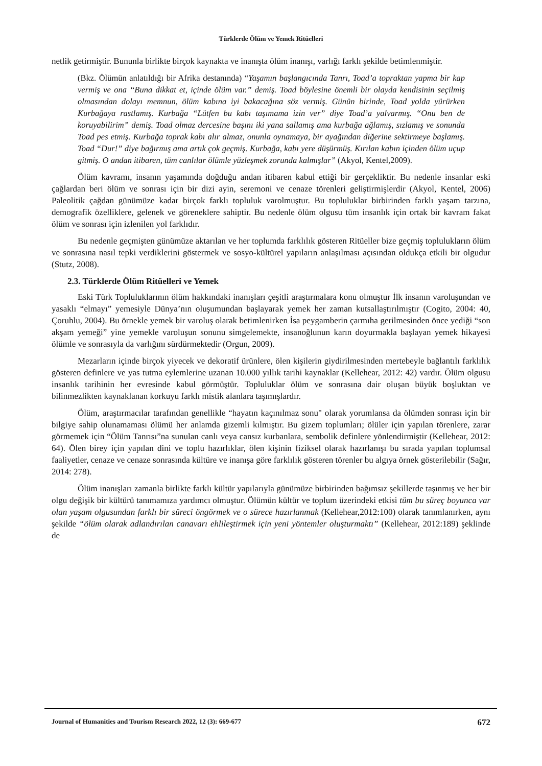Türklerde Ölüm ve Yemek Ritüelleri
netlik getirmiştir. Bununla birlikte birçok kaynakta ve inanışta ölüm inanışı, varlığı farklı şekilde betimlenmiştir.
(Bkz. Ölümün anlatıldığı bir Afrika destanında) “Yaşamın başlangıcında Tanrı, Toad’a topraktan yapma bir kap vermiş ve ona “Buna dikkat et, içinde ölüm var.” demiş. Toad böylesine önemli bir olayda kendisinin seçilmiş olmasından dolayı memnun, ölüm kabına iyi bakacağına söz vermiş. Günün birinde, Toad yolda yürürken Kurbağaya rastlamış. Kurbağa “Lütfen bu kabı taşımama izin ver” diye Toad’a yalvarmış. “Onu ben de koruyabilirim” demiş. Toad olmaz dercesine başını iki yana sallamış ama kurbağa ağlamış, sızlamış ve sonunda Toad pes etmiş. Kurbağa toprak kabı alır almaz, onunla oynamaya, bir ayağından diğerine sektirmeye başlamış. Toad “Dur!” diye bağırmış ama artık çok geçmiş. Kurbağa, kabı yere düşürmüş. Kırılan kabın içinden ölüm uçup gitmiş. O andan itibaren, tüm canlılar ölümle yüzleşmek zorunda kalmışlar” (Akyol, Kentel,2009).
Ölüm kavramı, insanın yaşamında doğduğu andan itibaren kabul ettiği bir gerçekliktir. Bu nedenle insanlar eski çağlardan beri ölüm ve sonrası için bir dizi ayin, seremoni ve cenaze törenleri geliştirmişlerdir (Akyol, Kentel, 2006) Paleolitik çağdan günümüze kadar birçok farklı topluluk varolmuştur. Bu topluluklar birbirinden farklı yaşam tarzına, demografik özelliklere, gelenek ve göreneklere sahiptir. Bu nedenle ölüm olgusu tüm insanlık için ortak bir kavram fakat ölüm ve sonrası için izlenilen yol farklıdır.
Bu nedenle geçmişten günümüze aktarılan ve her toplumda farklılık gösteren Ritüeller bize geçmiş toplulukların ölüm ve sonrasına nasıl tepki verdiklerini göstermek ve sosyo-kültürel yapıların anlaşılması açısından oldukça etkili bir olgudur (Stutz, 2008).
2.3. Türklerde Ölüm Ritüelleri ve Yemek
Eski Türk Topluluklarının ölüm hakkındaki inanışları çeşitli araştırmalara konu olmuştur İlk insanın varoluşundan ve yasaklı “elmayı” yemesiyle Dünya’nın oluşumundan başlayarak yemek her zaman kutsallaştırılmıştır (Cogito, 2004: 40, Çoruhlu, 2004). Bu örnekle yemek bir varoluş olarak betimlenirken İsa peygamberin çarmıha gerilmesinden önce yediği “son akşam yemeği” yine yemekle varoluşun sonunu simgelemekte, insanoğlunun karın doyurmakla başlayan yemek hikayesi ölümle ve sonrasıyla da varlığını sürdürmektedir (Orgun, 2009).
Mezarların içinde birçok yiyecek ve dekoratif ürünlere, ölen kişilerin giydirilmesinden mertebeyle bağlantılı farklılık gösteren definlere ve yas tutma eylemlerine uzanan 10.000 yıllık tarihi kaynaklar (Kellehear, 2012: 42) vardır. Ölüm olgusu insanlık tarihinin her evresinde kabul görmüştür. Topluluklar ölüm ve sonrasına dair oluşan büyük boşluktan ve bilinmezlikten kaynaklanan korkuyu farklı mistik alanlara taşımışlardır.
Ölüm, araştırmacılar tarafından genellikle “hayatın kaçınılmaz sonu" olarak yorumlansa da ölümden sonrası için bir bilgiye sahip olunamaması ölümü her anlamda gizemli kılmıştır. Bu gizem toplumları; ölüler için yapılan törenlere, zarar görmemek için “Ölüm Tanrısı”na sunulan canlı veya cansız kurbanlara, sembolik definlere yönlendirmiştir (Kellehear, 2012: 64). Ölen birey için yapılan dini ve toplu hazırlıklar, ölen kişinin fiziksel olarak hazırlanışı bu sırada yapılan toplumsal faaliyetler, cenaze ve cenaze sonrasında kültüre ve inanışa göre farklılık gösteren törenler bu algıya örnek gösterilebilir (Sağır, 2014: 278).
Ölüm inanışları zamanla birlikte farklı kültür yapılarıyla günümüze birbirinden bağımsız şekillerde taşınmış ve her bir olgu değişik bir kültürü tanımamıza yardımcı olmuştur. Ölümün kültür ve toplum üzerindeki etkisi tüm bu süreç boyunca var olan yaşam olgusundan farklı bir süreci öngörmek ve o sürece hazırlanmak (Kellehear,2012:100) olarak tanımlanırken, aynı şekilde “ölüm olarak adlandırılan canavarı ehlileştirmek için yeni yöntemler oluşturmaktı” (Kellehear, 2012:189) şeklinde de
Journal of Humanities and Tourism Research 2022, 12 (3): 669-677 672